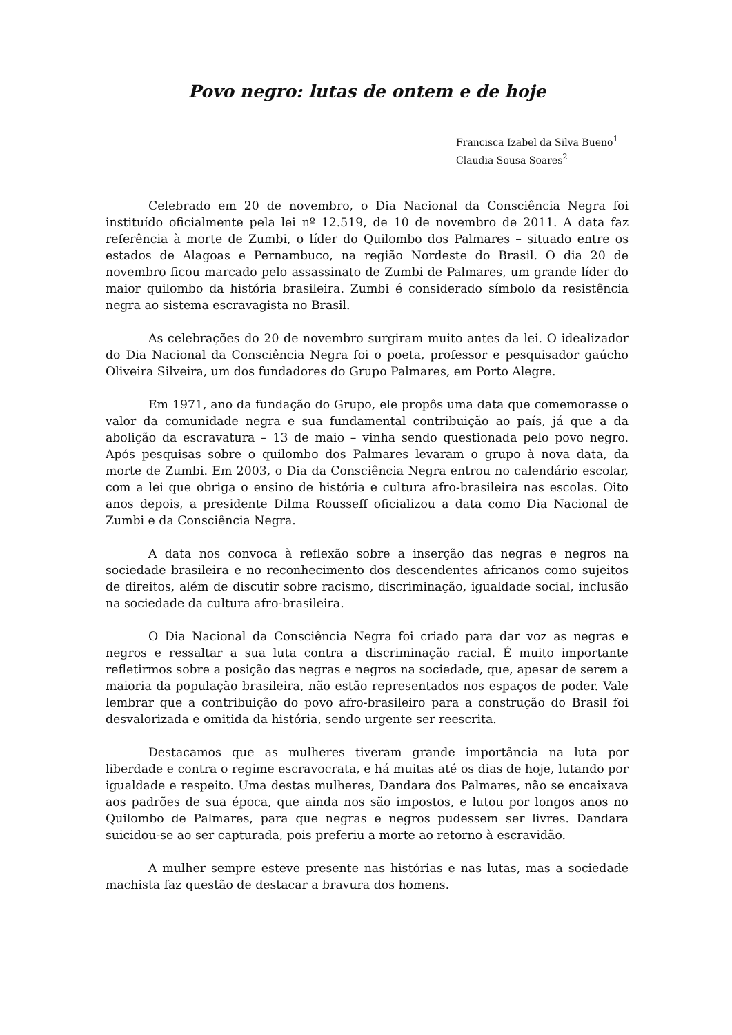Povo negro: lutas de ontem e de hoje
Francisca Izabel da Silva Bueno<sup>1</sup>
Claudia Sousa Soares<sup>2</sup>
Celebrado em 20 de novembro, o Dia Nacional da Consciência Negra foi instituído oficialmente pela lei nº 12.519, de 10 de novembro de 2011. A data faz referência à morte de Zumbi, o líder do Quilombo dos Palmares – situado entre os estados de Alagoas e Pernambuco, na região Nordeste do Brasil. O dia 20 de novembro ficou marcado pelo assassinato de Zumbi de Palmares, um grande líder do maior quilombo da história brasileira. Zumbi é considerado símbolo da resistência negra ao sistema escravagista no Brasil.
As celebrações do 20 de novembro surgiram muito antes da lei. O idealizador do Dia Nacional da Consciência Negra foi o poeta, professor e pesquisador gaúcho Oliveira Silveira, um dos fundadores do Grupo Palmares, em Porto Alegre.
Em 1971, ano da fundação do Grupo, ele propôs uma data que comemorasse o valor da comunidade negra e sua fundamental contribuição ao país, já que a da abolição da escravatura – 13 de maio – vinha sendo questionada pelo povo negro. Após pesquisas sobre o quilombo dos Palmares levaram o grupo à nova data, da morte de Zumbi. Em 2003, o Dia da Consciência Negra entrou no calendário escolar, com a lei que obriga o ensino de história e cultura afro-brasileira nas escolas. Oito anos depois, a presidente Dilma Rousseff oficializou a data como Dia Nacional de Zumbi e da Consciência Negra.
A data nos convoca à reflexão sobre a inserção das negras e negros na sociedade brasileira e no reconhecimento dos descendentes africanos como sujeitos de direitos, além de discutir sobre racismo, discriminação, igualdade social, inclusão na sociedade da cultura afro-brasileira.
O Dia Nacional da Consciência Negra foi criado para dar voz as negras e negros e ressaltar a sua luta contra a discriminação racial. É muito importante refletirmos sobre a posição das negras e negros na sociedade, que, apesar de serem a maioria da população brasileira, não estão representados nos espaços de poder. Vale lembrar que a contribuição do povo afro-brasileiro para a construção do Brasil foi desvalorizada e omitida da história, sendo urgente ser reescrita.
Destacamos que as mulheres tiveram grande importância na luta por liberdade e contra o regime escravocrata, e há muitas até os dias de hoje, lutando por igualdade e respeito. Uma destas mulheres, Dandara dos Palmares, não se encaixava aos padrões de sua época, que ainda nos são impostos, e lutou por longos anos no Quilombo de Palmares, para que negras e negros pudessem ser livres. Dandara suicidou-se ao ser capturada, pois preferiu a morte ao retorno à escravidão.
A mulher sempre esteve presente nas histórias e nas lutas, mas a sociedade machista faz questão de destacar a bravura dos homens.